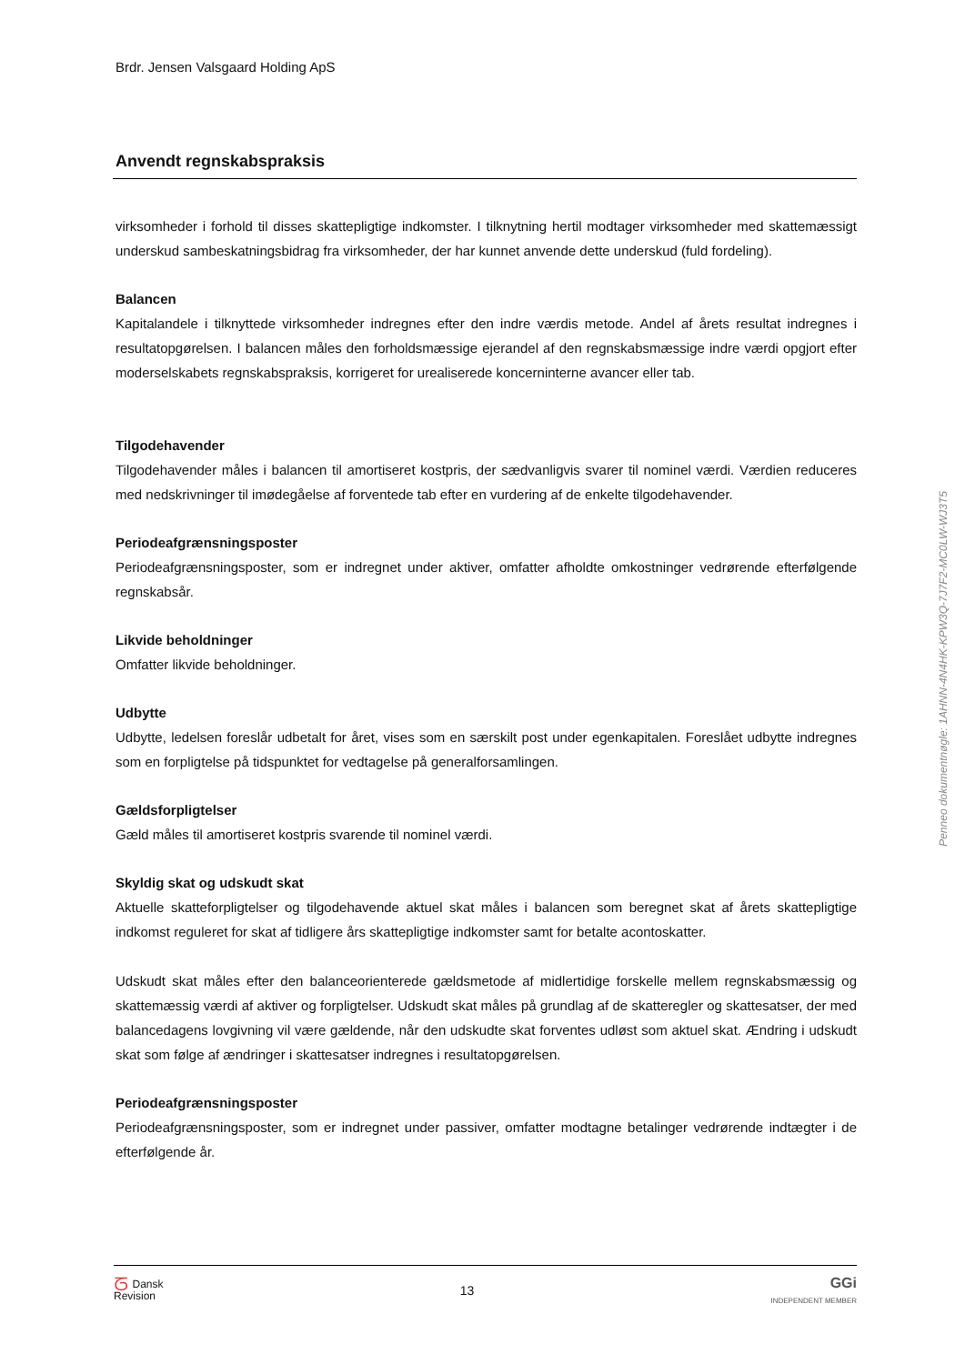Brdr. Jensen Valsgaard Holding ApS
Anvendt regnskabspraksis
virksomheder i forhold til disses skattepligtige indkomster. I tilknytning hertil modtager virksomheder med skattemæssigt underskud sambeskatningsbidrag fra virksomheder, der har kunnet anvende dette underskud (fuld fordeling).
Balancen
Kapitalandele i tilknyttede virksomheder indregnes efter den indre værdis metode. Andel af årets resultat indregnes i resultatopgørelsen. I balancen måles den forholdsmæssige ejerandel af den regnskabsmæssige indre værdi opgjort efter moderselskabets regnskabspraksis, korrigeret for urealiserede koncerninterne avancer eller tab.
Tilgodehavender
Tilgodehavender måles i balancen til amortiseret kostpris, der sædvanligvis svarer til nominel værdi. Værdien reduceres med nedskrivninger til imødegåelse af forventede tab efter en vurdering af de enkelte tilgodehavender.
Periodeafgrænsningsposter
Periodeafgrænsningsposter, som er indregnet under aktiver, omfatter afholdte omkostninger vedrørende efterfølgende regnskabsår.
Likvide beholdninger
Omfatter likvide beholdninger.
Udbytte
Udbytte, ledelsen foreslår udbetalt for året, vises som en særskilt post under egenkapitalen. Foreslået udbytte indregnes som en forpligtelse på tidspunktet for vedtagelse på generalforsamlingen.
Gældsforpligtelser
Gæld måles til amortiseret kostpris svarende til nominel værdi.
Skyldig skat og udskudt skat
Aktuelle skatteforpligtelser og tilgodehavende aktuel skat måles i balancen som beregnet skat af årets skattepligtige indkomst reguleret for skat af tidligere års skattepligtige indkomster samt for betalte acontoskatter.
Udskudt skat måles efter den balanceorienterede gældsmetode af midlertidige forskelle mellem regnskabsmæssig og skattemæssig værdi af aktiver og forpligtelser. Udskudt skat måles på grundlag af de skatteregler og skattesatser, der med balancedagens lovgivning vil være gældende, når den udskudte skat forventes udløst som aktuel skat. Ændring i udskudt skat som følge af ændringer i skattesatser indregnes i resultatopgørelsen.
Periodeafgrænsningsposter
Periodeafgrænsningsposter, som er indregnet under passiver, omfatter modtagne betalinger vedrørende indtægter i de efterfølgende år.
ᘔDansk
Revision
13
GGi
INDEPENDENT MEMBER
Penneo dokumentnøgle: 1AHNN-4N4HK-KPW3Q-7J7F2-MC0LW-WJ3T5